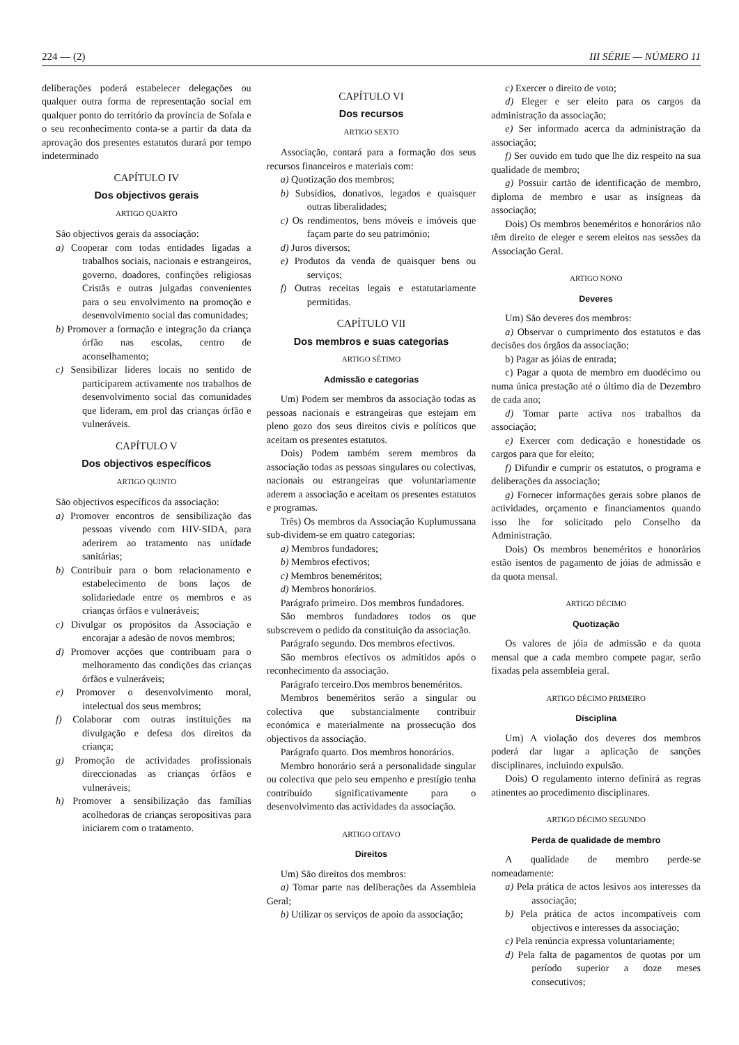224 — (2) III SÉRIE — NÚMERO 11
deliberações poderá estabelecer delegações ou qualquer outra forma de representação social em qualquer ponto do território da província de Sofala e o seu reconhecimento conta-se a partir da data da aprovação dos presentes estatutos durará por tempo indeterminado
CAPÍTULO IV
Dos objectivos gerais
ARTIGO QUARTO
São objectivos gerais da associação:
a) Cooperar com todas entidades ligadas a trabalhos sociais, nacionais e estrangeiros, governo, doadores, confinções religiosas Cristãs e outras julgadas convenientes para o seu envolvimento na promoção e desenvolvimento social das comunidades;
b) Promover a formação e integração da criança órfão nas escolas, centro de aconselhamento;
c) Sensibilizar líderes locais no sentido de participarem activamente nos trabalhos de desenvolvimento social das comunidades que lideram, em prol das crianças órfão e vulneráveis.
CAPÍTULO V
Dos objectivos específicos
ARTIGO QUINTO
São objectivos específicos da associação:
a) Promover encontros de sensibilização das pessoas vivendo com HIV-SIDA, para aderirem ao tratamento nas unidade sanitárias;
b) Contribuir para o bom relacionamento e estabelecimento de bons laços de solidariedade entre os membros e as crianças órfãos e vulneráveis;
c) Divulgar os propósitos da Associação e encorajar a adesão de novos membros;
d) Promover acções que contribuam para o melhoramento das condições das crianças órfãos e vulneráveis;
e) Promover o desenvolvimento moral, intelectual dos seus membros;
f) Colaborar com outras instituições na divulgação e defesa dos direitos da criança;
g) Promoção de actividades profissionais direccionadas as crianças órfãos e vulneráveis;
h) Promover a sensibilização das famílias acolhedoras de crianças seropositivas para iniciarem com o tratamento.
CAPÍTULO VI
Dos recursos
ARTIGO SEXTO
Associação, contará para a formação dos seus recursos financeiros e materiais com:
a) Quotização dos membros;
b) Subsídios, donativos, legados e quaisquer outras liberalidades;
c) Os rendimentos, bens móveis e imóveis que façam parte do seu património;
d) Juros diversos;
e) Produtos da venda de quaisquer bens ou serviços;
f) Outras receitas legais e estatutariamente permitidas.
CAPÍTULO VII
Dos membros e suas categorias
ARTIGO SÉTIMO
Admissão e categorias
Um) Podem ser membros da associação todas as pessoas nacionais e estrangeiras que estejam em pleno gozo dos seus direitos civis e políticos que aceitam os presentes estatutos.
Dois) Podem também serem membros da associação todas as pessoas singulares ou colectivas, nacionais ou estrangeiras que voluntariamente aderem a associação e aceitam os presentes estatutos e programas.
Três) Os membros da Associação Kuplumussana sub-dividem-se em quatro categorias:
a) Membros fundadores;
b) Membros efectivos;
c) Membros beneméritos;
d) Membros honorários.
Parágrafo primeiro. Dos membros fundadores.
São membros fundadores todos os que subscrevem o pedido da constituição da associação.
Parágrafo segundo. Dos membros efectivos.
São membros efectivos os admitidos após o reconhecimento da associação.
Parágrafo terceiro.Dos membros beneméritos.
Membros beneméritos serão a singular ou colectiva que substancialmente contribuir económica e materialmente na prossecução dos objectivos da associação.
Parágrafo quarto. Dos membros honorários.
Membro honorário será a personalidade singular ou colectiva que pelo seu empenho e prestígio tenha contribuído significativamente para o desenvolvimento das actividades da associação.
ARTIGO OITAVO
Direitos
Um) São direitos dos membros:
a) Tomar parte nas deliberações da Assembleia Geral;
b) Utilizar os serviços de apoio da associação;
c) Exercer o direito de voto;
d) Eleger e ser eleito para os cargos da administração da associação;
e) Ser informado acerca da administração da associação;
f) Ser ouvido em tudo que lhe diz respeito na sua qualidade de membro;
g) Possuir cartão de identificação de membro, diploma de membro e usar as insígneas da associação;
Dois) Os membros beneméritos e honorários não têm direito de eleger e serem eleitos nas sessões da Associação Geral.
ARTIGO NONO
Deveres
Um) São deveres dos membros:
a) Observar o cumprimento dos estatutos e das decisões dos órgãos da associação;
b) Pagar as jóias de entrada;
c) Pagar a quota de membro em duodécimo ou numa única prestação até o último dia de Dezembro de cada ano;
d) Tomar parte activa nos trabalhos da associação;
e) Exercer com dedicação e honestidade os cargos para que for eleito;
f) Difundir e cumprir os estatutos, o programa e deliberações da associação;
g) Fornecer informações gerais sobre planos de actividades, orçamento e financiamentos quando isso lhe for solicitado pelo Conselho da Administração.
Dois) Os membros beneméritos e honorários estão isentos de pagamento de jóias de admissão e da quota mensal.
ARTIGO DÉCIMO
Quotização
Os valores de jóia de admissão e da quota mensal que a cada membro compete pagar, serão fixadas pela assembleia geral.
ARTIGO DÉCIMO PRIMEIRO
Disciplina
Um) A violação dos deveres dos membros poderá dar lugar a aplicação de sanções disciplinares, incluindo expulsão.
Dois) O regulamento interno definirá as regras atinentes ao procedimento disciplinares.
ARTIGO DÉCIMO SEGUNDO
Perda de qualidade de membro
A qualidade de membro perde-se nomeadamente:
a) Pela prática de actos lesivos aos interesses da associação;
b) Pela prática de actos incompatíveis com objectivos e interesses da associação;
c) Pela renúncia expressa voluntariamente;
d) Pela falta de pagamentos de quotas por um período superior a doze meses consecutivos;